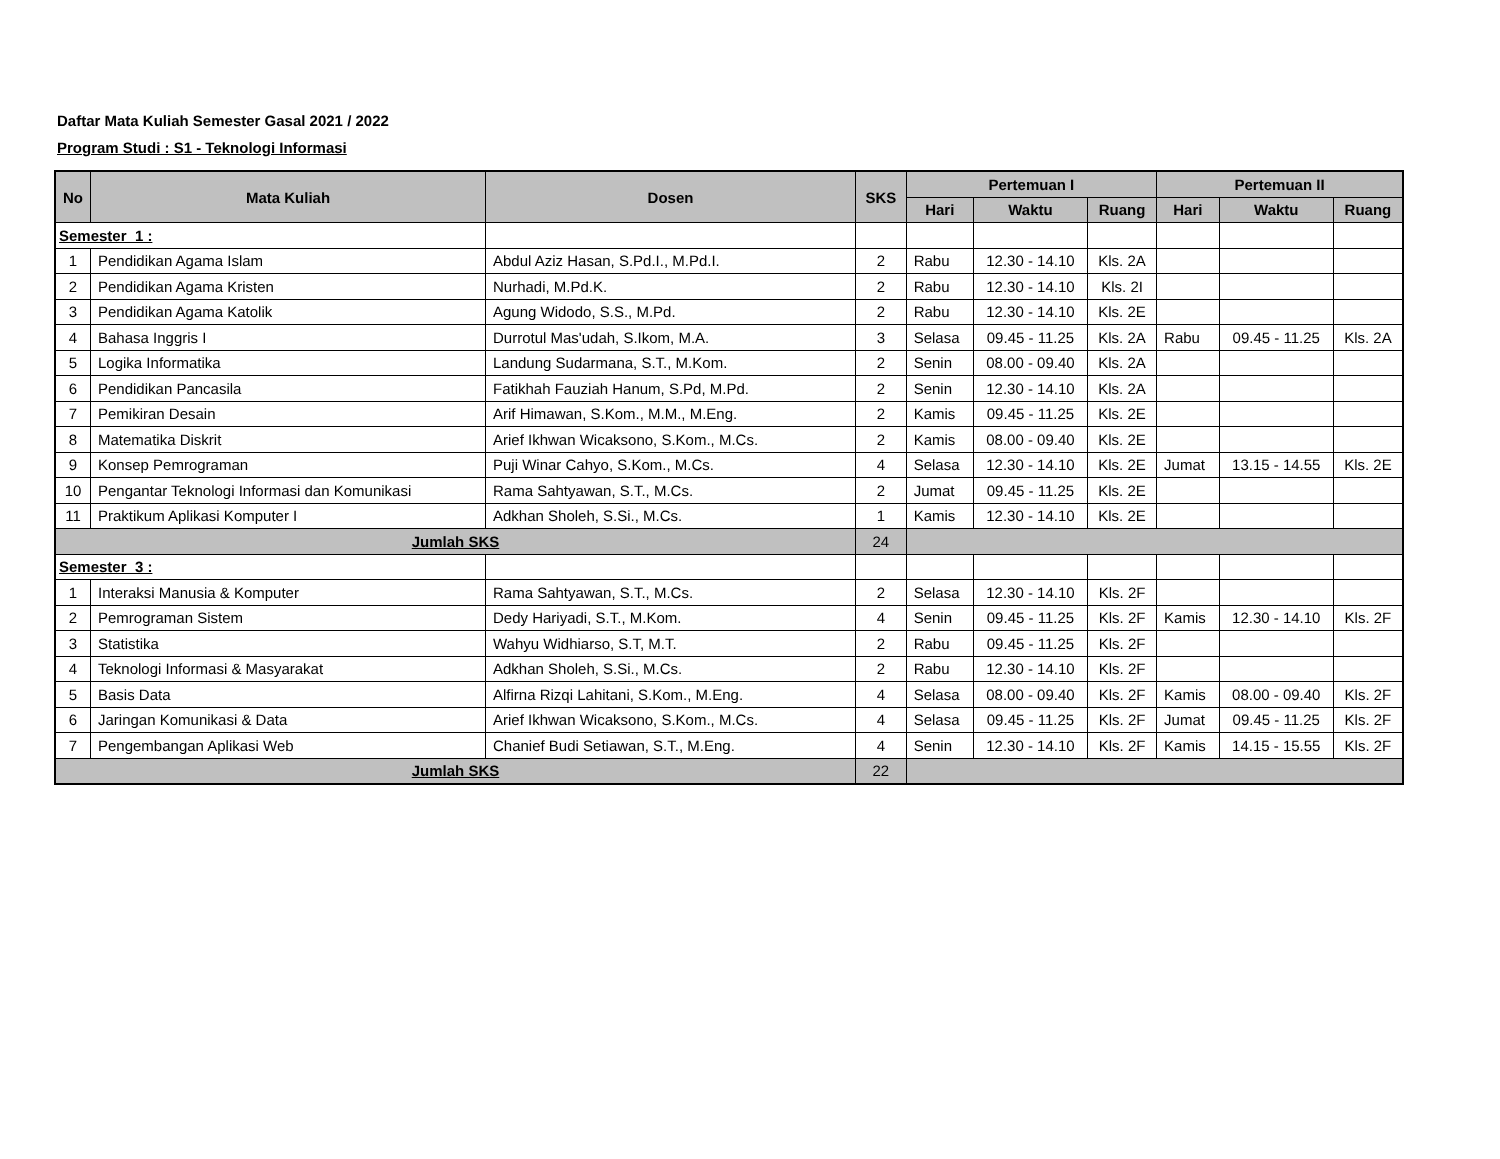Daftar Mata Kuliah Semester Gasal 2021 / 2022
Program Studi : S1 - Teknologi Informasi
| No | Mata Kuliah | Dosen | SKS | Pertemuan I | | | Pertemuan II | | |
| --- | --- | --- | --- | --- | --- | --- | --- | --- | --- |
| | | | | Hari | Waktu | Ruang | Hari | Waktu | Ruang |
| Semester 1 : | | | | | | | | | |
| 1 | Pendidikan Agama Islam | Abdul Aziz Hasan, S.Pd.I., M.Pd.I. | 2 | Rabu | 12.30 - 14.10 | Kls. 2A | | | |
| 2 | Pendidikan Agama Kristen | Nurhadi, M.Pd.K. | 2 | Rabu | 12.30 - 14.10 | Kls. 2I | | | |
| 3 | Pendidikan Agama Katolik | Agung Widodo, S.S., M.Pd. | 2 | Rabu | 12.30 - 14.10 | Kls. 2E | | | |
| 4 | Bahasa Inggris I | Durrotul Mas'udah, S.Ikom, M.A. | 3 | Selasa | 09.45 - 11.25 | Kls. 2A | Rabu | 09.45 - 11.25 | Kls. 2A |
| 5 | Logika Informatika | Landung Sudarmana, S.T., M.Kom. | 2 | Senin | 08.00 - 09.40 | Kls. 2A | | | |
| 6 | Pendidikan Pancasila | Fatikhah Fauziah Hanum, S.Pd, M.Pd. | 2 | Senin | 12.30 - 14.10 | Kls. 2A | | | |
| 7 | Pemikiran Desain | Arif Himawan, S.Kom., M.M., M.Eng. | 2 | Kamis | 09.45 - 11.25 | Kls. 2E | | | |
| 8 | Matematika Diskrit | Arief Ikhwan Wicaksono, S.Kom., M.Cs. | 2 | Kamis | 08.00 - 09.40 | Kls. 2E | | | |
| 9 | Konsep Pemrograman | Puji Winar Cahyo, S.Kom., M.Cs. | 4 | Selasa | 12.30 - 14.10 | Kls. 2E | Jumat | 13.15 - 14.55 | Kls. 2E |
| 10 | Pengantar Teknologi Informasi dan Komunikasi | Rama Sahtyawan, S.T., M.Cs. | 2 | Jumat | 09.45 - 11.25 | Kls. 2E | | | |
| 11 | Praktikum Aplikasi Komputer I | Adkhan Sholeh, S.Si., M.Cs. | 1 | Kamis | 12.30 - 14.10 | Kls. 2E | | | |
| Jumlah SKS | | | 24 | | | | | | |
| Semester 3 : | | | | | | | | | |
| 1 | Interaksi Manusia & Komputer | Rama Sahtyawan, S.T., M.Cs. | 2 | Selasa | 12.30 - 14.10 | Kls. 2F | | | |
| 2 | Pemrograman Sistem | Dedy Hariyadi, S.T., M.Kom. | 4 | Senin | 09.45 - 11.25 | Kls. 2F | Kamis | 12.30 - 14.10 | Kls. 2F |
| 3 | Statistika | Wahyu Widhiarso, S.T, M.T. | 2 | Rabu | 09.45 - 11.25 | Kls. 2F | | | |
| 4 | Teknologi Informasi & Masyarakat | Adkhan Sholeh, S.Si., M.Cs. | 2 | Rabu | 12.30 - 14.10 | Kls. 2F | | | |
| 5 | Basis Data | Alfirna Rizqi Lahitani, S.Kom., M.Eng. | 4 | Selasa | 08.00 - 09.40 | Kls. 2F | Kamis | 08.00 - 09.40 | Kls. 2F |
| 6 | Jaringan Komunikasi & Data | Arief Ikhwan Wicaksono, S.Kom., M.Cs. | 4 | Selasa | 09.45 - 11.25 | Kls. 2F | Jumat | 09.45 - 11.25 | Kls. 2F |
| 7 | Pengembangan Aplikasi Web | Chanief Budi Setiawan, S.T., M.Eng. | 4 | Senin | 12.30 - 14.10 | Kls. 2F | Kamis | 14.15 - 15.55 | Kls. 2F |
| Jumlah SKS | | | 22 | | | | | | |